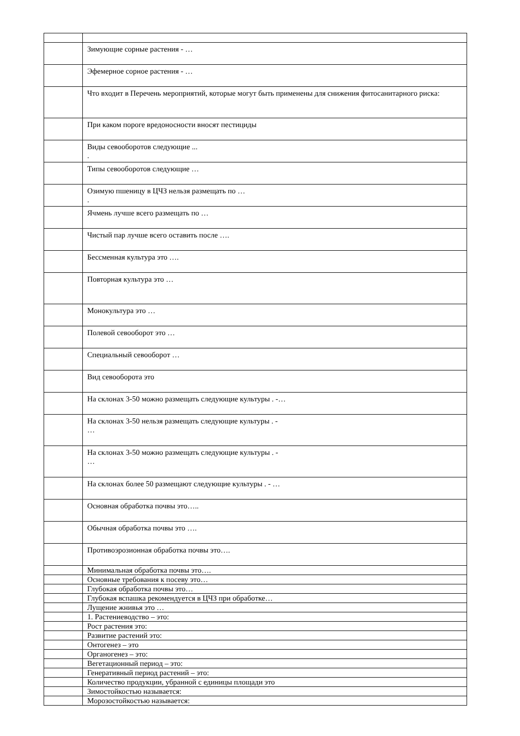| | Зимующие сорные растения - … |
| | Эфемерное сорное растения - … |
| | Что входит в Перечень мероприятий, которые могут быть применены для снижения фитосанитарного риска: |
| | При каком пороге вредоносности вносят пестициды |
| | Виды севооборотов следующие ... . |
| | Типы севооборотов следующие … |
| | Озимую пшеницу в ЦЧЗ нельзя размещать по … . |
| | Ячмень лучше всего размещать по … |
| | Чистый пар лучше всего оставить после …. |
| | Бессменная культура это …. |
| | Повторная культура это … |
| | Монокультура это … |
| | Полевой севооборот это … |
| | Специальный севооборот … |
| | Вид севооборота это |
| | На склонах 3-50 можно размещать следующие культуры . -… |
| | На склонах 3-50 нельзя размещать следующие культуры . - … |
| | На склонах 3-50 можно размещать следующие культуры . - … |
| | На склонах более 50 размещают следующие культуры . - … |
| | Основная обработка почвы это….. |
| | Обычная обработка почвы это …. |
| | Противоэрозионная обработка почвы это…. |
| | Минимальная обработка почвы это…. |
| | Основные требования к посеву это… |
| | Глубокая обработка почвы это… |
| | Глубокая вспашка рекомендуется в ЦЧЗ при обработке… |
| | Лущение жнивья это … |
| | 1. Растениеводство – это: |
| | Рост растения это: |
| | Развитие растений это: |
| | Онтогенез – это |
| | Органогенез – это: |
| | Вегетационный период – это: |
| | Генеративный период растений – это: |
| | Количество продукции, убранной с единицы площади это |
| | Зимостойкостью называется: |
| | Морозостойкостью называется: |